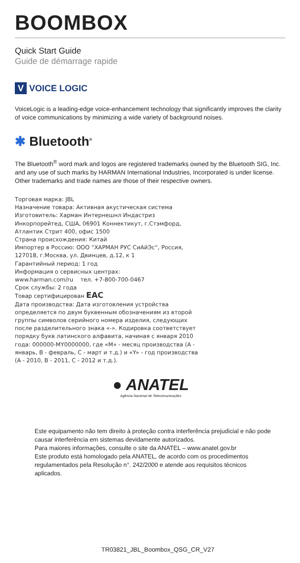BOOMBOX
Quick Start Guide
Guide de démarrage rapide
V VOICE LOGIC
VoiceLogic is a leading-edge voice-enhancement technology that significantly improves the clarity of voice communications by minimizing a wide variety of background noises.
✱ Bluetooth<sup>®</sup>
The Bluetooth<sup>®</sup> word mark and logos are registered trademarks owned by the Bluetooth SIG, Inc. and any use of such marks by HARMAN International Industries, Incorporated is under license. Other trademarks and trade names are those of their respective owners.
Торговая марка: JBL
Назначение товара: Активная акустическая система
Изготовитель: Харман Интернешнл Индастриз Инкорпорейтед, США, 06901 Коннектикут, г.Стэмфорд, Атлантик Стрит 400, офис 1500
Страна происхождения: Китай
Импортер в Россию: ООО “ХАРМАН РУС СиАйЭс“, Россия, 127018, г.Москва, ул. Двинцев, д.12, к 1
Гарантийный период: 1 год
Информация о сервисных центрах:
www.harman.com/ru тел. +7-800-700-0467
Срок службы: 2 года
Товар сертифицирован EAC
Дата производства: Дата изготовления устройства определяется по двум буквенным обозначениям из второй группы символов серийного номера изделия, следующих после разделительного знака «-». Кодировка соответствует порядку букв латинского алфавита, начиная с января 2010 года: 000000-MY0000000, где «M» - месяц производства (A - январь, B - февраль, C - март и т.д.) и «Y» - год производства (A - 2010, B - 2011, C - 2012 и т.д.).
● ANATEL
Agência Nacional de Telecomunicações
Este equipamento não tem direito à proteção contra interferência prejudicial e não pode causar interferência em sistemas devidamente autorizados.
Para maiores informações, consulte o site da ANATEL – www.anatel.gov.br
Este produto está homologado pela ANATEL, de acordo com os procedimentos regulamentados pela Resolução n°. 242/2000 e atende aos requisitos técnicos aplicados.
TR03821_JBL_Boombox_QSG_CR_V27